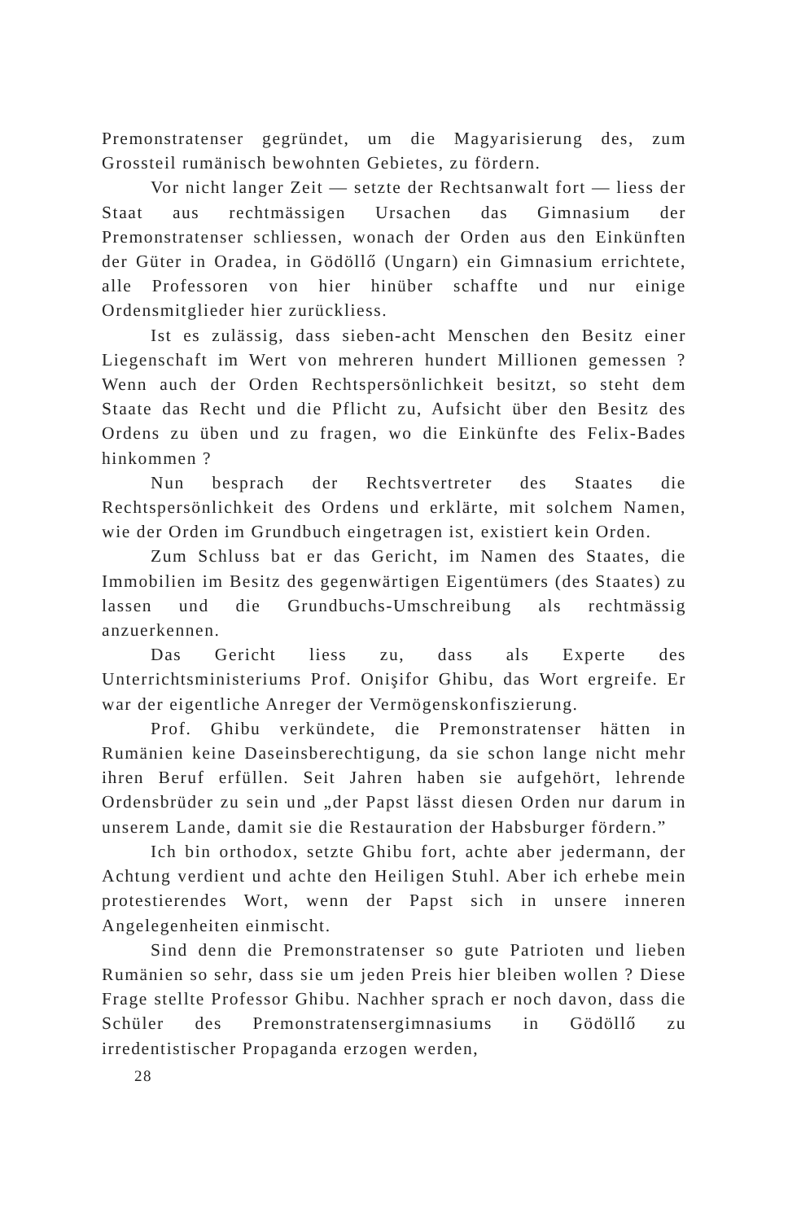Premonstratenser gegründet, um die Magyarisierung des, zum Grossteil rumänisch bewohnten Gebietes, zu fördern.
Vor nicht langer Zeit — setzte der Rechtsanwalt fort — liess der Staat aus rechtmässigen Ursachen das Gimnasium der Premonstratenser schliessen, wonach der Orden aus den Einkünften der Güter in Oradea, in Gödöllő (Ungarn) ein Gimnasium errichtete, alle Professoren von hier hinüber schaffte und nur einige Ordensmitglieder hier zurückliess.
Ist es zulässig, dass sieben-acht Menschen den Besitz einer Liegenschaft im Wert von mehreren hundert Millionen gemessen ? Wenn auch der Orden Rechtspersönlichkeit besitzt, so steht dem Staate das Recht und die Pflicht zu, Aufsicht über den Besitz des Ordens zu üben und zu fragen, wo die Einkünfte des Felix-Bades hinkommen ?
Nun besprach der Rechtsvertreter des Staates die Rechtspersönlichkeit des Ordens und erklärte, mit solchem Namen, wie der Orden im Grundbuch eingetragen ist, existiert kein Orden.
Zum Schluss bat er das Gericht, im Namen des Staates, die Immobilien im Besitz des gegenwärtigen Eigentümers (des Staates) zu lassen und die Grundbuchs-Umschreibung als rechtmässig anzuerkennen.
Das Gericht liess zu, dass als Experte des Unterrichtsministeriums Prof. Onişifor Ghibu, das Wort ergreife. Er war der eigentliche Anreger der Vermögenskonfiszierung.
Prof. Ghibu verkündete, die Premonstratenser hätten in Rumänien keine Daseinsberechtigung, da sie schon lange nicht mehr ihren Beruf erfüllen. Seit Jahren haben sie aufgehört, lehrende Ordensbrüder zu sein und „der Papst lässt diesen Orden nur darum in unserem Lande, damit sie die Restauration der Habsburger fördern.”
Ich bin orthodox, setzte Ghibu fort, achte aber jedermann, der Achtung verdient und achte den Heiligen Stuhl. Aber ich erhebe mein protestierendes Wort, wenn der Papst sich in unsere inneren Angelegenheiten einmischt.
Sind denn die Premonstratenser so gute Patrioten und lieben Rumänien so sehr, dass sie um jeden Preis hier bleiben wollen ? Diese Frage stellte Professor Ghibu. Nachher sprach er noch davon, dass die Schüler des Premonstratensergimnasiums in Gödöllő zu irredentistischer Propaganda erzogen werden,
28